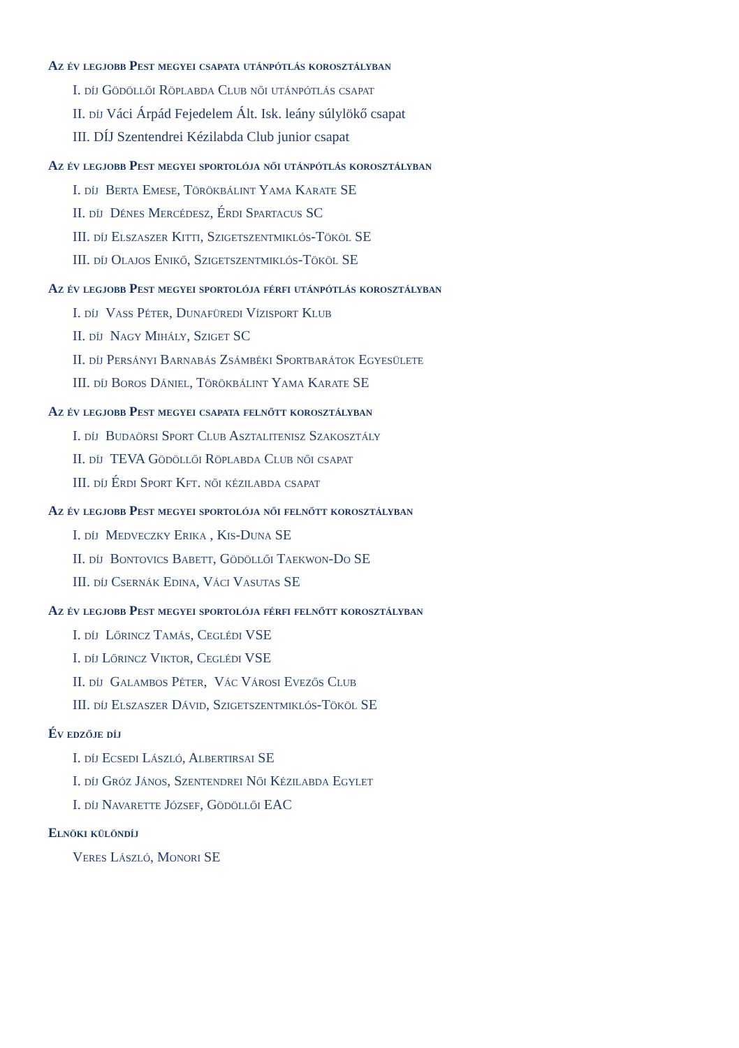Az év legjobb Pest megyei csapata utánpótlás korosztályban
I. díj Gödöllői Röplabda Club női utánpótlás csapat
II. díj Váci Árpád Fejedelem Ált. Isk. leány súlylökő csapat
III. DÍJ Szentendrei Kézilabda Club junior csapat
Az év legjobb Pest megyei sportolója női utánpótlás korosztályban
I. díj Berta Emese, Törökbálint Yama Karate SE
II. díj Dénes Mercédesz, Érdi Spartacus SC
III. díj Elszaszer Kitti, Szigetszentmiklós-Tököl SE
III. díj Olajos Enikő, Szigetszentmiklós-Tököl SE
Az év legjobb Pest megyei sportolója férfi utánpótlás korosztályban
I. díj Vass Péter, Dunafüredi Vízisport Klub
II. díj Nagy Mihály, Sziget SC
II. díj Persányi Barnabás Zsámbéki Sportbarátok Egyesülete
III. díj Boros Dániel, Törökbálint Yama Karate SE
Az év legjobb Pest megyei csapata felnőtt korosztályban
I. díj Budaörsi Sport Club Asztalitenisz Szakosztály
II. díj TEVA Gödöllői Röplabda Club női csapat
III. díj Érdi Sport Kft. női kézilabda csapat
Az év legjobb Pest megyei sportolója női felnőtt korosztályban
I. díj Medveczky Erika , Kis-Duna SE
II. díj Bontovics Babett, Gödöllői Taekwon-Do SE
III. díj Csernák Edina, Váci Vasutas SE
Az év legjobb Pest megyei sportolója férfi felnőtt korosztályban
I. díj Lőrincz Tamás, Ceglédi VSE
I. díj Lőrincz Viktor, Ceglédi VSE
II. díj Galambos Péter, Vác Városi Evezős Club
III. díj Elszaszer Dávid, Szigetszentmiklós-Tököl SE
Év edzője díj
I. díj Ecsedi László, Albertirsai SE
I. díj Gróz János, Szentendrei Női Kézilabda Egylet
I. díj Navarette József, Gödöllői EAC
Elnöki különdíj
Veres László, Monori SE